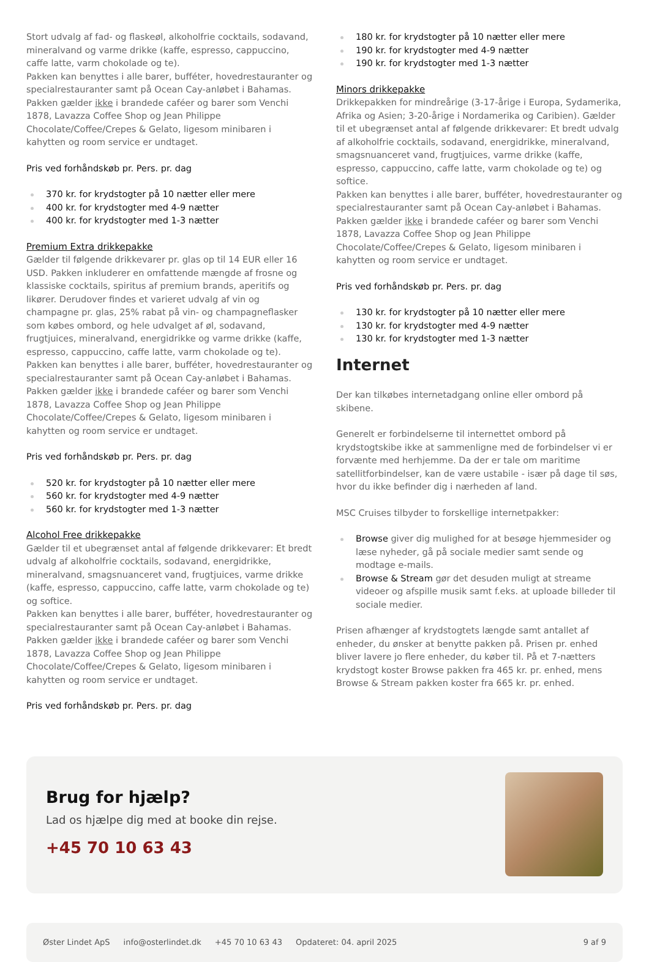Stort udvalg af fad- og flaskeøl, alkoholfrie cocktails, sodavand, mineralvand og varme drikke (kaffe, espresso, cappuccino, caffe latte, varm chokolade og te).
Pakken kan benyttes i alle barer, bufféter, hovedrestauranter og specialrestauranter samt på Ocean Cay-anløbet i Bahamas. Pakken gælder ikke i brandede caféer og barer som Venchi 1878, Lavazza Coffee Shop og Jean Philippe Chocolate/Coffee/Crepes & Gelato, ligesom minibaren i kahytten og room service er undtaget.
Pris ved forhåndskøb pr. Pers. pr. dag
370 kr. for krydstogter på 10 nætter eller mere
400 kr. for krydstogter med 4-9 nætter
400 kr. for krydstogter med 1-3 nætter
Premium Extra drikkepakke
Gælder til følgende drikkevarer pr. glas op til 14 EUR eller 16 USD. Pakken inkluderer en omfattende mængde af frosne og klassiske cocktails, spiritus af premium brands, aperitifs og likører. Derudover findes et varieret udvalg af vin og champagne pr. glas, 25% rabat på vin- og champagneflasker som købes ombord, og hele udvalget af øl, sodavand, frugtjuices, mineralvand, energidrikke og varme drikke (kaffe, espresso, cappuccino, caffe latte, varm chokolade og te).
Pakken kan benyttes i alle barer, bufféter, hovedrestauranter og specialrestauranter samt på Ocean Cay-anløbet i Bahamas. Pakken gælder ikke i brandede caféer og barer som Venchi 1878, Lavazza Coffee Shop og Jean Philippe Chocolate/Coffee/Crepes & Gelato, ligesom minibaren i kahytten og room service er undtaget.
Pris ved forhåndskøb pr. Pers. pr. dag
520 kr. for krydstogter på 10 nætter eller mere
560 kr. for krydstogter med 4-9 nætter
560 kr. for krydstogter med 1-3 nætter
Alcohol Free drikkepakke
Gælder til et ubegrænset antal af følgende drikkevarer: Et bredt udvalg af alkoholfrie cocktails, sodavand, energidrikke, mineralvand, smagsnuanceret vand, frugtjuices, varme drikke (kaffe, espresso, cappuccino, caffe latte, varm chokolade og te) og softice.
Pakken kan benyttes i alle barer, bufféter, hovedrestauranter og specialrestauranter samt på Ocean Cay-anløbet i Bahamas. Pakken gælder ikke i brandede caféer og barer som Venchi 1878, Lavazza Coffee Shop og Jean Philippe Chocolate/Coffee/Crepes & Gelato, ligesom minibaren i kahytten og room service er undtaget.
Pris ved forhåndskøb pr. Pers. pr. dag
180 kr. for krydstogter på 10 nætter eller mere
190 kr. for krydstogter med 4-9 nætter
190 kr. for krydstogter med 1-3 nætter
Minors drikkepakke
Drikkepakken for mindreårige (3-17-årige i Europa, Sydamerika, Afrika og Asien; 3-20-årige i Nordamerika og Caribien). Gælder til et ubegrænset antal af følgende drikkevarer: Et bredt udvalg af alkoholfrie cocktails, sodavand, energidrikke, mineralvand, smagsnuanceret vand, frugtjuices, varme drikke (kaffe, espresso, cappuccino, caffe latte, varm chokolade og te) og softice.
Pakken kan benyttes i alle barer, bufféter, hovedrestauranter og specialrestauranter samt på Ocean Cay-anløbet i Bahamas. Pakken gælder ikke i brandede caféer og barer som Venchi 1878, Lavazza Coffee Shop og Jean Philippe Chocolate/Coffee/Crepes & Gelato, ligesom minibaren i kahytten og room service er undtaget.
Pris ved forhåndskøb pr. Pers. pr. dag
130 kr. for krydstogter på 10 nætter eller mere
130 kr. for krydstogter med 4-9 nætter
130 kr. for krydstogter med 1-3 nætter
Internet
Der kan tilkøbes internetadgang online eller ombord på skibene.
Generelt er forbindelserne til internettet ombord på krydstogtskibe ikke at sammenligne med de forbindelser vi er forvænte med herhjemme. Da der er tale om maritime satellitforbindelser, kan de være ustabile - især på dage til søs, hvor du ikke befinder dig i nærheden af land.
MSC Cruises tilbyder to forskellige internetpakker:
Browse giver dig mulighed for at besøge hjemmesider og læse nyheder, gå på sociale medier samt sende og modtage e-mails.
Browse & Stream gør det desuden muligt at streame videoer og afspille musik samt f.eks. at uploade billeder til sociale medier.
Prisen afhænger af krydstogtets længde samt antallet af enheder, du ønsker at benytte pakken på. Prisen pr. enhed bliver lavere jo flere enheder, du køber til. På et 7-nætters krydstogt koster Browse pakken fra 465 kr. pr. enhed, mens Browse & Stream pakken koster fra 665 kr. pr. enhed.
Brug for hjælp?
Lad os hjælpe dig med at booke din rejse.
+45 70 10 63 43
Øster Lindet ApS info@osterlindet.dk +45 70 10 63 43 Opdateret: 04. april 2025 9 af 9